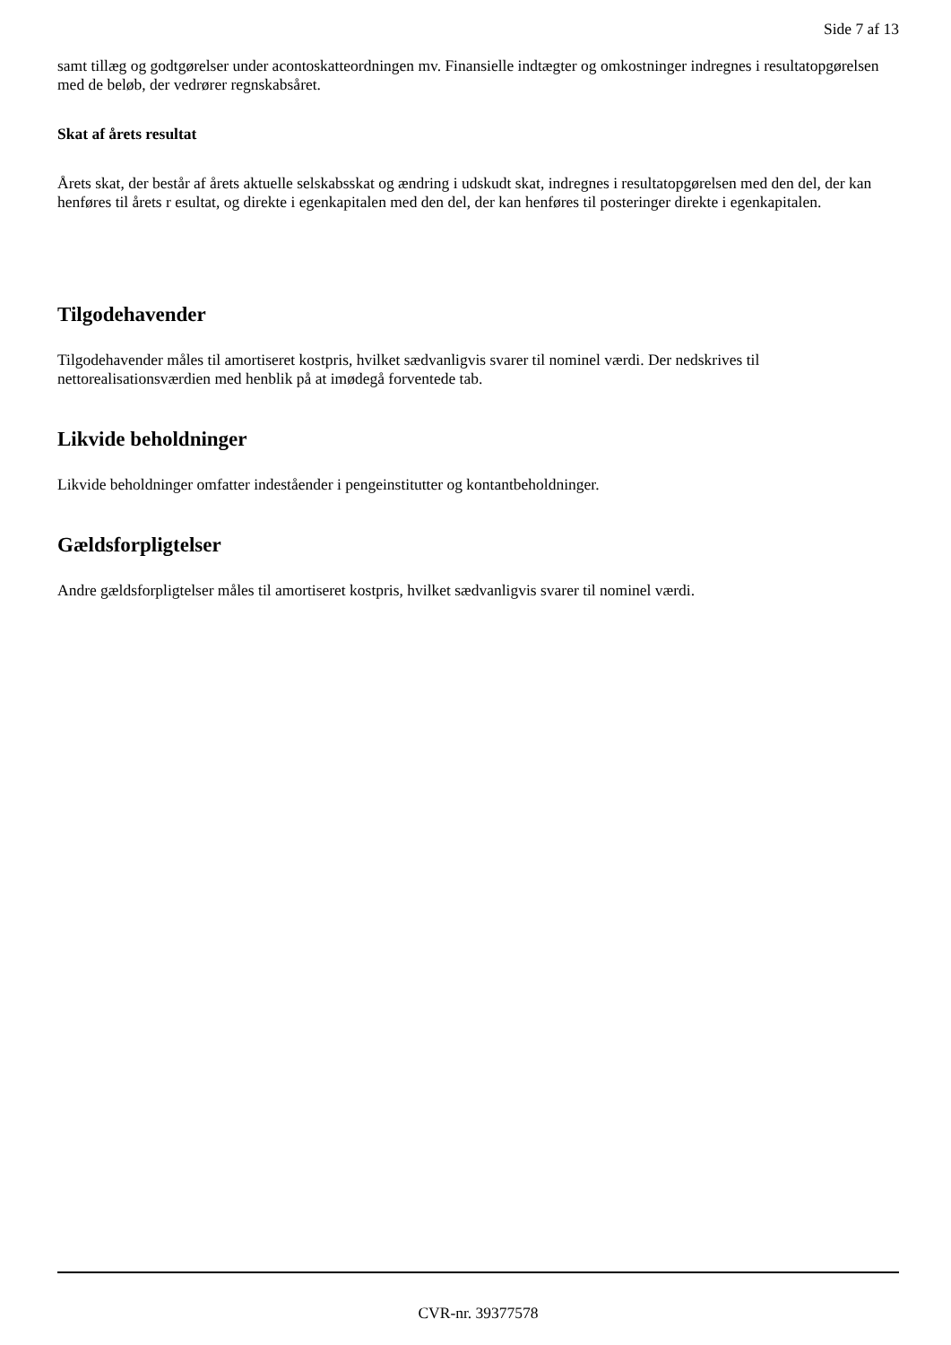Side 7 af 13
samt tillæg og godtgørelser under acontoskatteordningen mv. Finansielle indtægter og omkostninger indregnes i resultatopgørelsen med de beløb, der vedrører regnskabsåret.
Skat af årets resultat
Årets skat, der består af årets aktuelle selskabsskat og ændring i udskudt skat, indregnes i resultatopgørelsen med den del, der kan henføres til årets r esultat, og direkte i egenkapitalen med den del, der kan henføres til posteringer direkte i egenkapitalen.
Tilgodehavender
Tilgodehavender måles til amortiseret kostpris, hvilket sædvanligvis svarer til nominel værdi. Der nedskrives til nettorealisationsværdien med henblik på at imødegå forventede tab.
Likvide beholdninger
Likvide beholdninger omfatter indeståender i pengeinstitutter og kontantbeholdninger.
Gældsforpligtelser
Andre gældsforpligtelser måles til amortiseret kostpris, hvilket sædvanligvis svarer til nominel værdi.
CVR-nr. 39377578